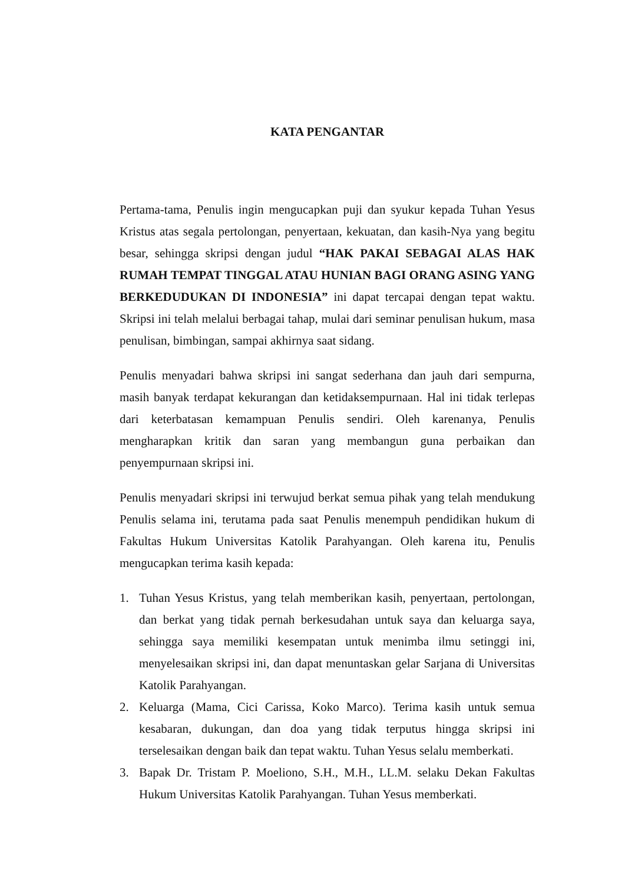KATA PENGANTAR
Pertama-tama, Penulis ingin mengucapkan puji dan syukur kepada Tuhan Yesus Kristus atas segala pertolongan, penyertaan, kekuatan, dan kasih-Nya yang begitu besar, sehingga skripsi dengan judul “HAK PAKAI SEBAGAI ALAS HAK RUMAH TEMPAT TINGGAL ATAU HUNIAN BAGI ORANG ASING YANG BERKEDUDUKAN DI INDONESIA” ini dapat tercapai dengan tepat waktu. Skripsi ini telah melalui berbagai tahap, mulai dari seminar penulisan hukum, masa penulisan, bimbingan, sampai akhirnya saat sidang.
Penulis menyadari bahwa skripsi ini sangat sederhana dan jauh dari sempurna, masih banyak terdapat kekurangan dan ketidaksempurnaan. Hal ini tidak terlepas dari keterbatasan kemampuan Penulis sendiri. Oleh karenanya, Penulis mengharapkan kritik dan saran yang membangun guna perbaikan dan penyempurnaan skripsi ini.
Penulis menyadari skripsi ini terwujud berkat semua pihak yang telah mendukung Penulis selama ini, terutama pada saat Penulis menempuh pendidikan hukum di Fakultas Hukum Universitas Katolik Parahyangan. Oleh karena itu, Penulis mengucapkan terima kasih kepada:
1. Tuhan Yesus Kristus, yang telah memberikan kasih, penyertaan, pertolongan, dan berkat yang tidak pernah berkesudahan untuk saya dan keluarga saya, sehingga saya memiliki kesempatan untuk menimba ilmu setinggi ini, menyelesaikan skripsi ini, dan dapat menuntaskan gelar Sarjana di Universitas Katolik Parahyangan.
2. Keluarga (Mama, Cici Carissa, Koko Marco). Terima kasih untuk semua kesabaran, dukungan, dan doa yang tidak terputus hingga skripsi ini terselesaikan dengan baik dan tepat waktu. Tuhan Yesus selalu memberkati.
3. Bapak Dr. Tristam P. Moeliono, S.H., M.H., LL.M. selaku Dekan Fakultas Hukum Universitas Katolik Parahyangan. Tuhan Yesus memberkati.